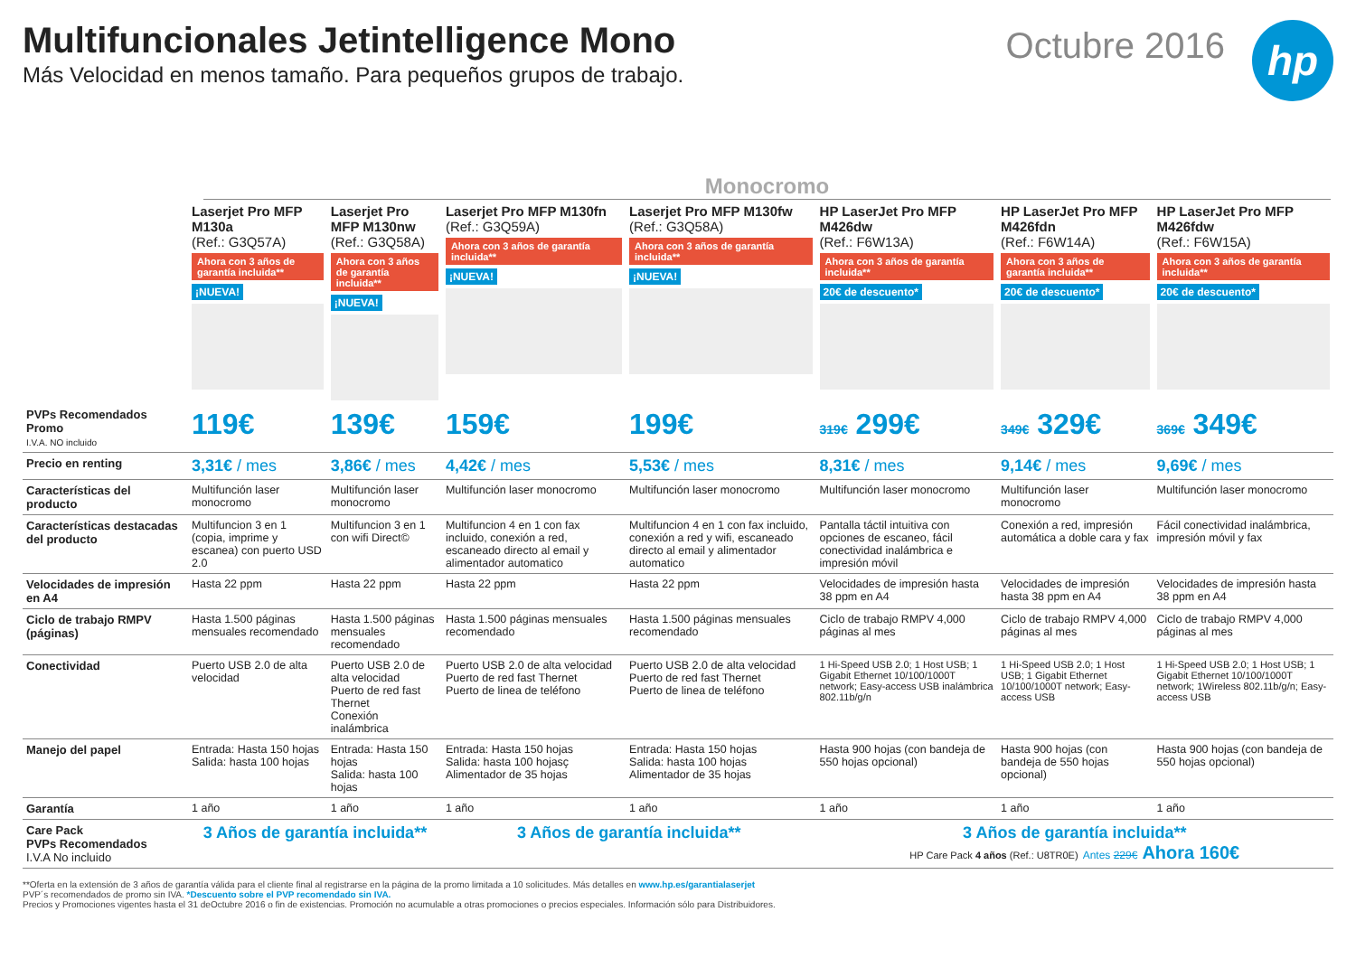Multifuncionales Jetintelligence Mono
Más Velocidad en menos tamaño. Para pequeños grupos de trabajo.
Octubre 2016
hp
Monocromo
| | Laserjet Pro MFP M130a (Ref.: G3Q57A) Ahora con 3 años de garantía incluida ** ¡NUEVA! | Laserjet Pro MFP M130nw (Ref.: G3Q58A) Ahora con 3 años de garantía incluida ** ¡NUEVA! | Laserjet Pro MFP M130fn (Ref.: G3Q59A) Ahora con 3 años de garantía incluida ** ¡NUEVA! | Laserjet Pro MFP M130fw (Ref.: G3Q58A) Ahora con 3 años de garantía incluida ** ¡NUEVA! | HP LaserJet Pro MFP M426dw (Ref.: F6W13A) Ahora con 3 años de garantía incluida ** 20€ de descuento* | HP LaserJet Pro MFP M426fdn (Ref.: F6W14A) Ahora con 3 años de garantía incluida ** 20€ de descuento* | HP LaserJet Pro MFP M426fdw (Ref.: F6W15A) Ahora con 3 años de garantía incluida ** 20€ de descuento* |
| PVPs Recomendados Promo I.V.A. NO incluido | 119€ | 139€ | 159€ | 199€ | 319€ 299€ | 349€ 329€ | 369€ 349€ |
| Precio en renting | 3,31€ / mes | 3,86€ / mes | 4,42€ / mes | 5,53€ / mes | 8,31€ / mes | 9,14€ / mes | 9,69€ / mes |
| Características del producto | Multifunción laser monocromo | Multifunción laser monocromo | Multifunción laser monocromo | Multifunción laser monocromo | Multifunción laser monocromo | Multifunción laser monocromo | Multifunción laser monocromo |
| Características destacadas del producto | Multifuncion 3 en 1 (copia, imprime y escanea) con puerto USD 2.0 | Multifuncion 3 en 1 con wifi Direct© | Multifuncion 4 en 1 con fax incluido, conexión a red, escaneado directo al email y alimentador automatico | Multifuncion 4 en 1 con fax incluido, conexión a red y wifi, escaneado directo al email y alimentador automatico | Pantalla táctil intuitiva con opciones de escaneo, fácil conectividad inalámbrica e impresión móvil | Conexión a red, impresión automática a doble cara y fax | Fácil conectividad inalámbrica, impresión móvil y fax |
| Velocidades de impresión en A4 | Hasta 22 ppm | Hasta 22 ppm | Hasta 22 ppm | Hasta 22 ppm | Velocidades de impresión hasta 38 ppm en A4 | Velocidades de impresión hasta 38 ppm en A4 | Velocidades de impresión hasta 38 ppm en A4 |
| Ciclo de trabajo RMPV (páginas) | Hasta 1.500 páginas mensuales recomendado | Hasta 1.500 páginas mensuales recomendado | Hasta 1.500 páginas mensuales recomendado | Hasta 1.500 páginas mensuales recomendado | Ciclo de trabajo RMPV 4,000 páginas al mes | Ciclo de trabajo RMPV 4,000 páginas al mes | Ciclo de trabajo RMPV 4,000 páginas al mes |
| Conectividad | Puerto USB 2.0 de alta velocidad | Puerto USB 2.0 de alta velocidad Puerto de red fast Thernet Conexión inalámbrica | Puerto USB 2.0 de alta velocidad Puerto de red fast Thernet Puerto de linea de teléfono | Puerto USB 2.0 de alta velocidad Puerto de red fast Thernet Puerto de linea de teléfono | 1 Hi-Speed USB 2.0; 1 Host USB; 1 Gigabit Ethernet 10/100/1000T network; Easy-access USB inalámbrica 802.11b/g/n | 1 Hi-Speed USB 2.0; 1 Host USB; 1 Gigabit Ethernet 10/100/1000T network; Easy-access USB | 1 Hi-Speed USB 2.0; 1 Host USB; 1 Gigabit Ethernet 10/100/1000T network; 1Wireless 802.11b/g/n; Easy-access USB |
| Manejo del papel | Entrada: Hasta 150 hojas Salida: hasta 100 hojas | Entrada: Hasta 150 hojas Salida: hasta 100 hojas | Entrada: Hasta 150 hojas Salida: hasta 100 hojasç Alimentador de 35 hojas | Entrada: Hasta 150 hojas Salida: hasta 100 hojas Alimentador de 35 hojas | Hasta 900 hojas (con bandeja de 550 hojas opcional) | Hasta 900 hojas (con bandeja de 550 hojas opcional) | Hasta 900 hojas (con bandeja de 550 hojas opcional) |
| Garantía | 1 año | 1 año | 1 año | 1 año | 1 año | 1 año | 1 año |
| Care Pack PVPs Recomendados I.V.A No incluido | 3 Años de garantía incluida** | | 3 Años de garantía incluida** | | 3 Años de garantía incluida** HP Care Pack 4 años (Ref.: U8TR0E) Antes 229€ Ahora 160€ | | |
**Oferta en la extensión de 3 años de garantía válida para el cliente final al registrarse en la página de la promo limitada a 10 solicitudes. Más detalles en www.hp.es/garantialaserjet
PVP´s recomendados de promo sin IVA. *Descuento sobre el PVP recomendado sin IVA.
Precios y Promociones vigentes hasta el 31 deOctubre 2016 o fin de existencias. Promoción no acumulable a otras promociones o precios especiales. Información sólo para Distribuidores.